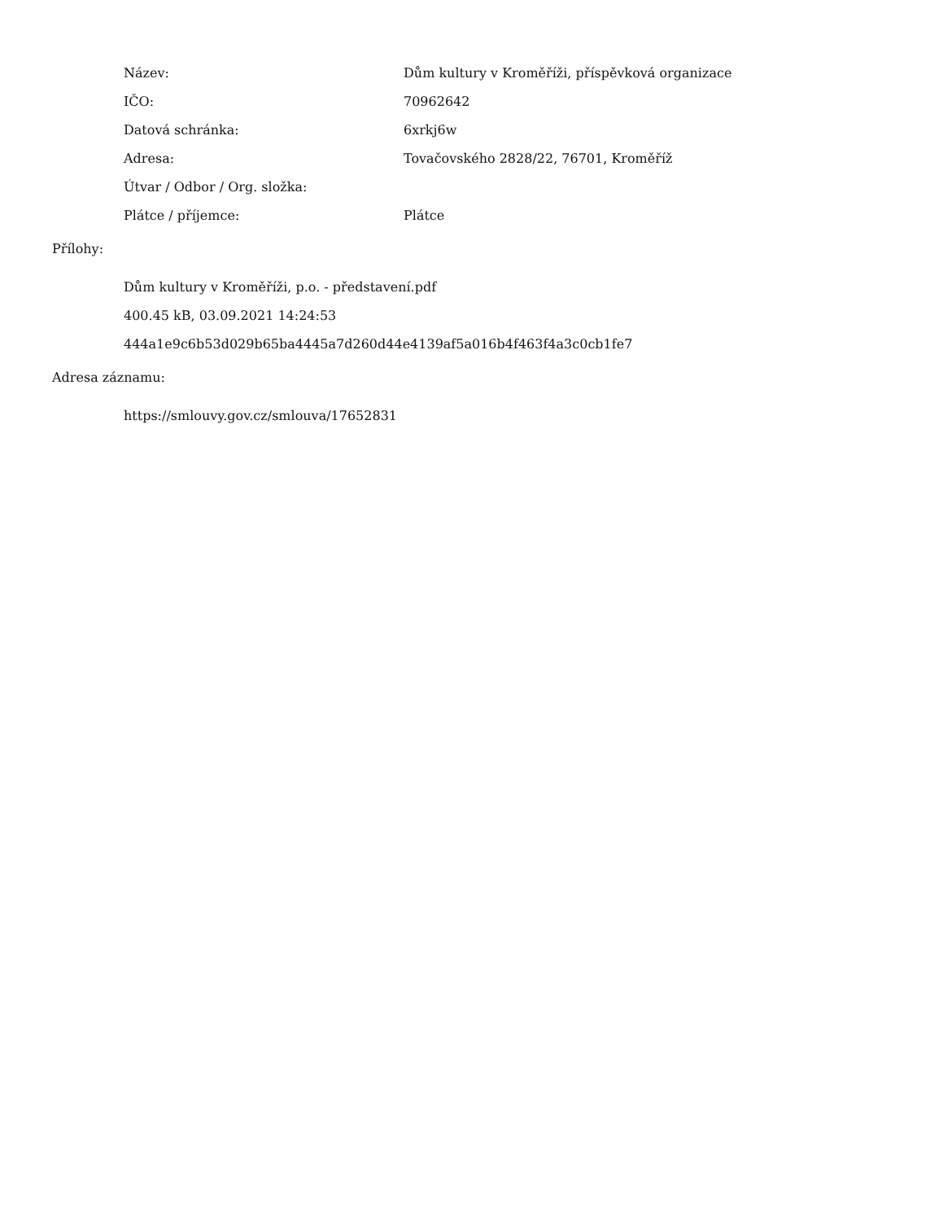| Název: | Dům kultury v Kroměříži, příspěvková organizace |
| IČO: | 70962642 |
| Datová schránka: | 6xrkj6w |
| Adresa: | Tovačovského 2828/22, 76701, Kroměříž |
| Útvar / Odbor / Org. složka: | |
| Plátce / příjemce: | Plátce |
Přílohy:
Dům kultury v Kroměříži, p.o. - představení.pdf
400.45 kB, 03.09.2021 14:24:53
444a1e9c6b53d029b65ba4445a7d260d44e4139af5a016b4f463f4a3c0cb1fe7
Adresa záznamu:
https://smlouvy.gov.cz/smlouva/17652831